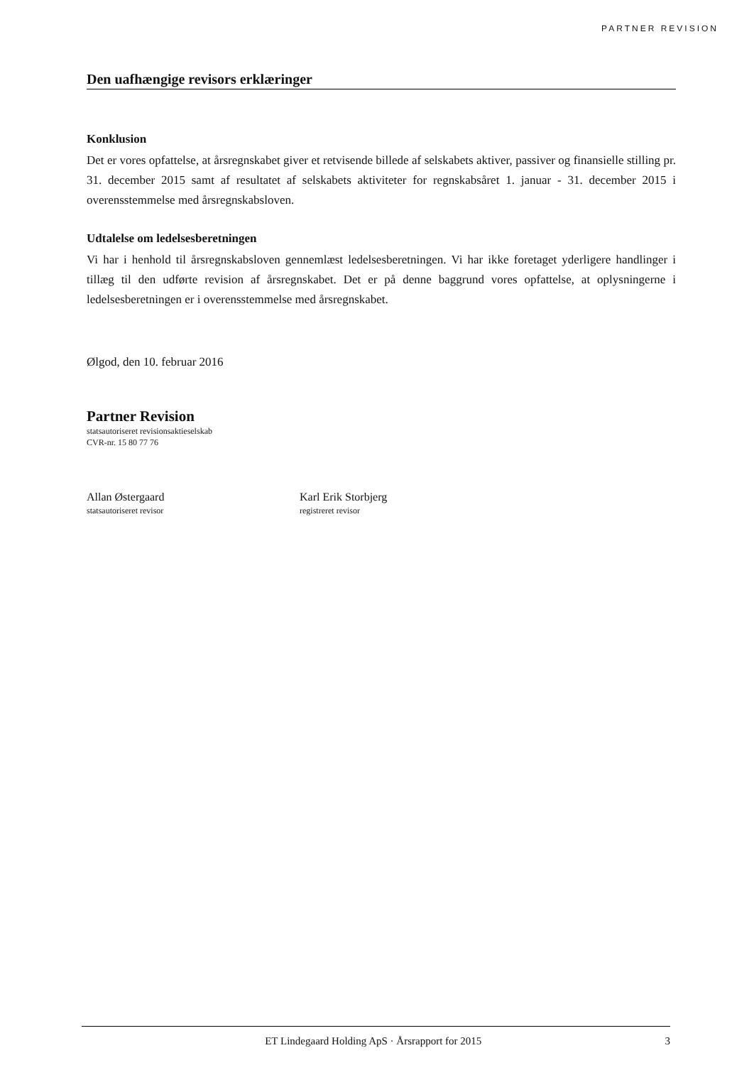PARTNER REVISION
Den uafhængige revisors erklæringer
Konklusion
Det er vores opfattelse, at årsregnskabet giver et retvisende billede af selskabets aktiver, passiver og finansielle stilling pr. 31. december 2015 samt af resultatet af selskabets aktiviteter for regnskabsåret 1. januar - 31. december 2015 i overensstemmelse med årsregnskabsloven.
Udtalelse om ledelsesberetningen
Vi har i henhold til årsregnskabsloven gennemlæst ledelsesberetningen. Vi har ikke foretaget yderligere handlinger i tillæg til den udførte revision af årsregnskabet. Det er på denne baggrund vores opfattelse, at oplysningerne i ledelsesberetningen er i overensstemmelse med årsregnskabet.
Ølgod, den 10. februar 2016
Partner Revision
statsautoriseret revisionsaktieselskab
CVR-nr. 15 80 77 76
Allan Østergaard
statsautoriseret revisor
Karl Erik Storbjerg
registreret revisor
ET Lindegaard Holding ApS · Årsrapport for 2015 3